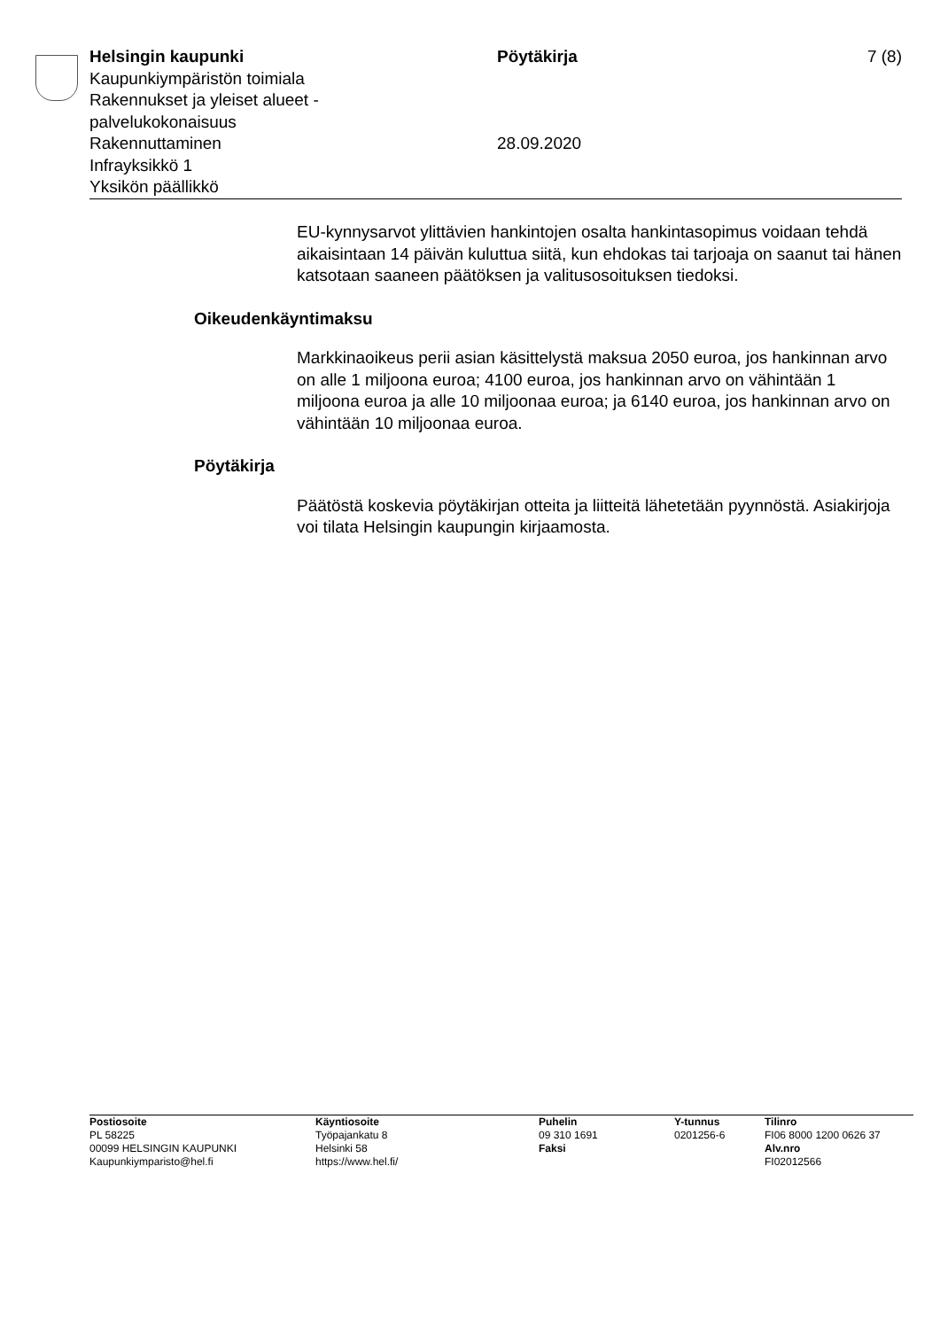Helsingin kaupunki
Kaupunkiympäristön toimiala
Rakennukset ja yleiset alueet -
palvelukokonaisuus
Rakennuttaminen
Infrayksikkö 1
Yksikön päällikkö
Pöytäkirja
28.09.2020
7 (8)
EU-kynnysarvot ylittävien hankintojen osalta hankintasopimus voidaan tehdä aikaisintaan 14 päivän kuluttua siitä, kun ehdokas tai tarjoaja on saanut tai hänen katsotaan saaneen päätöksen ja valitusosoituksen tiedoksi.
Oikeudenkäyntimaksu
Markkinaoikeus perii asian käsittelystä maksua 2050 euroa, jos hankinnan arvo on alle 1 miljoona euroa; 4100 euroa, jos hankinnan arvo on vähintään 1 miljoona euroa ja alle 10 miljoonaa euroa; ja 6140 euroa, jos hankinnan arvo on vähintään 10 miljoonaa euroa.
Pöytäkirja
Päätöstä koskevia pöytäkirjan otteita ja liitteitä lähetetään pyynnöstä. Asiakirjoja voi tilata Helsingin kaupungin kirjaamosta.
Postiosoite
PL 58225
00099 HELSINGIN KAUPUNKI
Kaupunkiymparisto@hel.fi
Käyntiosoite
Työpajankatu 8
Helsinki 58
https://www.hel.fi/
Puhelin
09 310 1691
Faksi
Y-tunnus
0201256-6
Tilinro
FI06 8000 1200 0626 37
Alv.nro
FI02012566